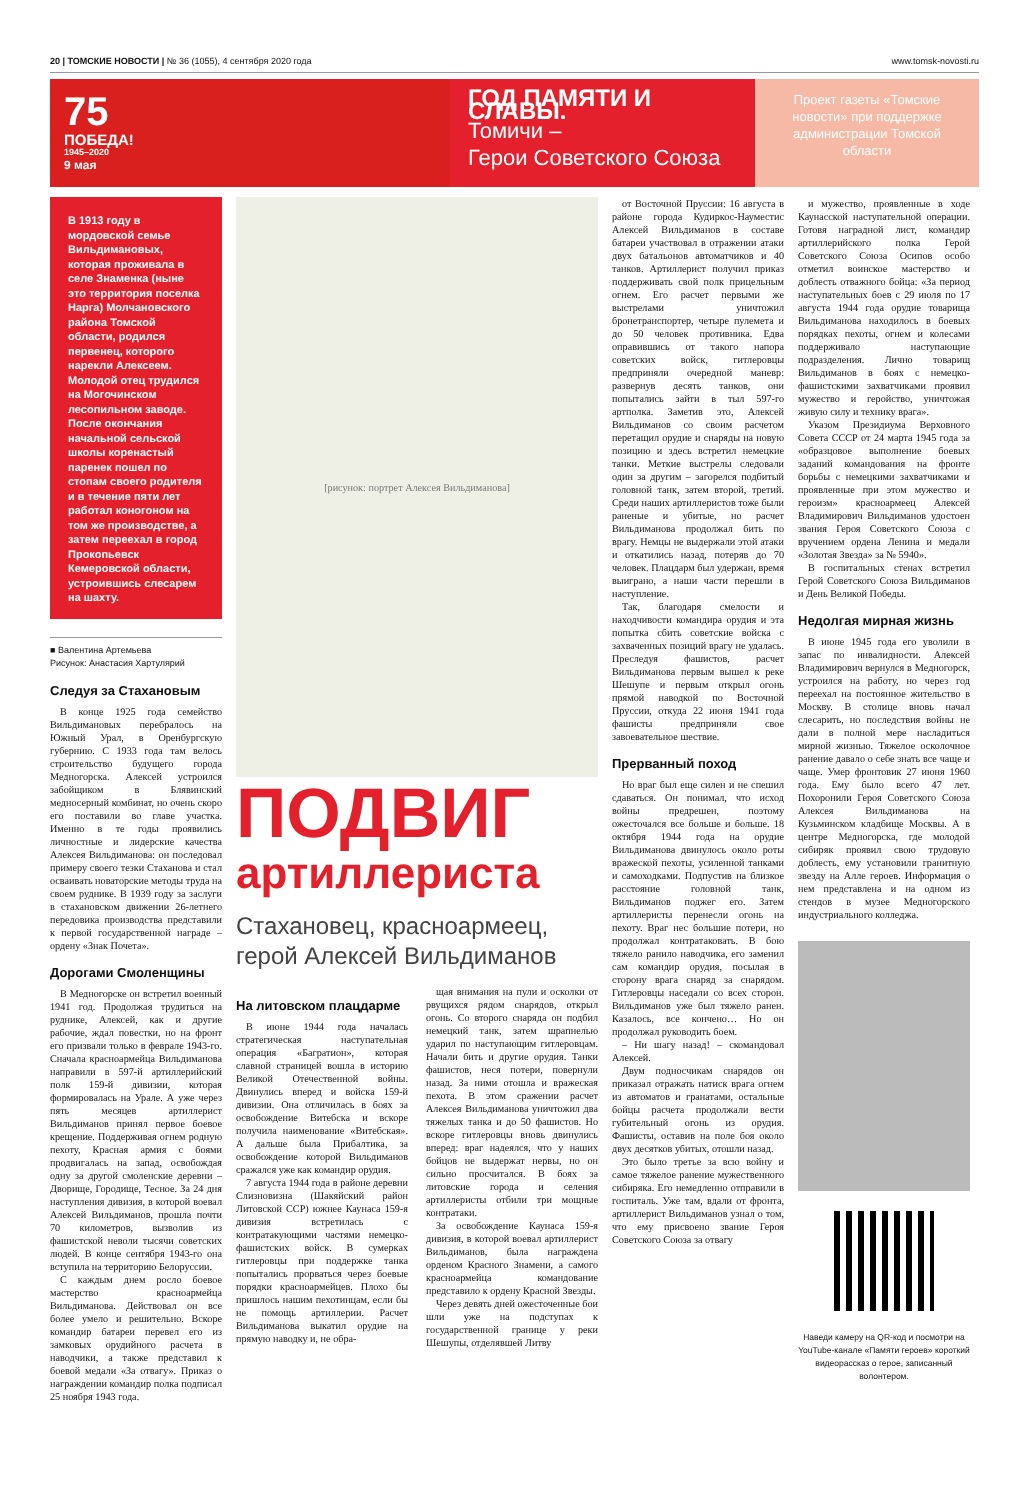20 | ТОМСКИЕ НОВОСТИ | № 36 (1055), 4 сентября 2020 года www.tomsk-novosti.ru
75
ПОБЕДА!
1945–2020
9 мая
ГОД ПАМЯТИ И СЛАВЫ.
Томичи –
Герои Советского Союза
Проект газеты «Томские новости» при поддержке администрации Томской области
В 1913 году в мордовской семье Вильдимановых, которая проживала в селе Знаменка (ныне это территория поселка Нарга) Молчановского района Томской области, родился первенец, которого нарекли Алексеем. Молодой отец трудился на Могочинском лесопильном заводе. После окончания начальной сельской школы коренастый паренек пошел по стопам своего родителя и в течение пяти лет работал коногоном на том же производстве, а затем переехал в город Прокопьевск Кемеровской области, устроившись слесарем на шахту.
■ Валентина Артемьева
Рисунок: Анастасия Хартулярий
Следуя за Стахановым
В конце 1925 года семейство Вильдимановых перебралось на Южный Урал, в Оренбургскую губернию. С 1933 года там велось строительство будущего города Медногорска. Алексей устроился забойщиком в Блявинский медносерный комбинат, но очень скоро его поставили во главе участка. Именно в те годы проявились личностные и лидерские качества Алексея Вильдиманова: он последовал примеру своего тезки Стаханова и стал осваивать новаторские методы труда на своем руднике. В 1939 году за заслуги в стахановском движении 26-летнего передовика производства представили к первой государственной награде – ордену «Знак Почета».
Дорогами Смоленщины
В Медногорске он встретил военный 1941 год. Продолжая трудиться на руднике, Алексей, как и другие рабочие, ждал повестки, но на фронт его призвали только в феврале 1943-го. Сначала красноармейца Вильдиманова направили в 597-й артиллерийский полк 159-й дивизии, которая формировалась на Урале. А уже через пять месяцев артиллерист Вильдиманов принял первое боевое крещение. Поддерживая огнем родную пехоту, Красная армия с боями продвигалась на запад, освобождая одну за другой смоленские деревни – Дворище, Городище, Тесное. За 24 дня наступления дивизия, в которой воевал Алексей Вильдиманов, прошла почти 70 километров, вызволив из фашистской неволи тысячи советских людей. В конце сентября 1943-го она вступила на территорию Белоруссии.
С каждым днем росло боевое мастерство красноармейца Вильдиманова. Действовал он все более умело и решительно. Вскоре командир батареи перевел его из замковых орудийного расчета в наводчики, а также представил к боевой медали «За отвагу». Приказ о награждении командир полка подписал 25 ноября 1943 года.
[рисунок: портрет Алексея Вильдиманова]
ПОДВИГ
артиллериста
Стахановец, красноармеец, герой Алексей Вильдиманов
На литовском плацдарме
В июне 1944 года началась стратегическая наступательная операция «Багратион», которая славной страницей вошла в историю Великой Отечественной войны. Двинулись вперед и войска 159-й дивизии. Она отличилась в боях за освобождение Витебска и вскоре получила наименование «Витебская». А дальше была Прибалтика, за освобождение которой Вильдиманов сражался уже как командир орудия.
7 августа 1944 года в районе деревни Слизновизна (Шакяйский район Литовской ССР) южнее Каунаса 159-я дивизия встретилась с контратакующими частями немецко-фашистских войск. В сумерках гитлеровцы при поддержке танка попытались прорваться через боевые порядки красноармейцев. Плохо бы пришлось нашим пехотинцам, если бы не помощь артиллерии. Расчет Вильдиманова выкатил орудие на прямую наводку и, не обра-
щая внимания на пули и осколки от рвущихся рядом снарядов, открыл огонь. Со второго снаряда он подбил немецкий танк, затем шрапнелью ударил по наступающим гитлеровцам. Начали бить и другие орудия. Танки фашистов, неся потери, повернули назад. За ними отошла и вражеская пехота. В этом сражении расчет Алексея Вильдиманова уничтожил два тяжелых танка и до 50 фашистов. Но вскоре гитлеровцы вновь двинулись вперед: враг надеялся, что у наших бойцов не выдержат нервы, но он сильно просчитался. В боях за литовские города и селения артиллеристы отбили три мощные контратаки.
За освобождение Каунаса 159-я дивизия, в которой воевал артиллерист Вильдиманов, была награждена орденом Красного Знамени, а самого красноармейца командование представило к ордену Красной Звезды.
Через девять дней ожесточенные бои шли уже на подступах к государственной границе у реки Шешупы, отделявшей Литву
от Восточной Пруссии: 16 августа в районе города Кудиркос-Науместис Алексей Вильдиманов в составе батареи участвовал в отражении атаки двух батальонов автоматчиков и 40 танков. Артиллерист получил приказ поддерживать свой полк прицельным огнем. Его расчет первыми же выстрелами уничтожил бронетранспортер, четыре пулемета и до 50 человек противника. Едва оправившись от такого напора советских войск, гитлеровцы предприняли очередной маневр: развернув десять танков, они попытались зайти в тыл 597-го артполка. Заметив это, Алексей Вильдиманов со своим расчетом перетащил орудие и снаряды на новую позицию и здесь встретил немецкие танки. Меткие выстрелы следовали один за другим – загорелся подбитый головной танк, затем второй, третий. Среди наших артиллеристов тоже были раненые и убитые, но расчет Вильдиманова продолжал бить по врагу. Немцы не выдержали этой атаки и откатились назад, потеряв до 70 человек. Плацдарм был удержан, время выиграно, а наши части перешли в наступление.
Так, благодаря смелости и находчивости командира орудия и эта попытка сбить советские войска с захваченных позиций врагу не удалась. Преследуя фашистов, расчет Вильдиманова первым вышел к реке Шешупе и первым открыл огонь прямой наводкой по Восточной Пруссии, откуда 22 июня 1941 года фашисты предприняли свое завоевательное шествие.
Прерванный поход
Но враг был еще силен и не спешил сдаваться. Он понимал, что исход войны предрешен, поэтому ожесточался все больше и больше. 18 октября 1944 года на орудие Вильдиманова двинулось около роты вражеской пехоты, усиленной танками и самоходками. Подпустив на близкое расстояние головной танк, Вильдиманов поджег его. Затем артиллеристы перенесли огонь на пехоту. Враг нес большие потери, но продолжал контратаковать. В бою тяжело ранило наводчика, его заменил сам командир орудия, посылая в сторону врага снаряд за снарядом. Гитлеровцы наседали со всех сторон. Вильдиманов уже был тяжело ранен. Казалось, все кончено… Но он продолжал руководить боем.
– Ни шагу назад! – скомандовал Алексей.
Двум подносчикам снарядов он приказал отражать натиск врага огнем из автоматов и гранатами, остальные бойцы расчета продолжали вести губительный огонь из орудия. Фашисты, оставив на поле боя около двух десятков убитых, отошли назад.
Это было третье за всю войну и самое тяжелое ранение мужественного сибиряка. Его немедленно отправили в госпиталь. Уже там, вдали от фронта, артиллерист Вильдиманов узнал о том, что ему присвоено звание Героя Советского Союза за отвагу
и мужество, проявленные в ходе Каунасской наступательной операции. Готовя наградной лист, командир артиллерийского полка Герой Советского Союза Осипов особо отметил воинское мастерство и доблесть отважного бойца: «За период наступательных боев с 29 июля по 17 августа 1944 года орудие товарища Вильдиманова находилось в боевых порядках пехоты, огнем и колесами поддерживало наступающие подразделения. Лично товарищ Вильдиманов в боях с немецко-фашистскими захватчиками проявил мужество и геройство, уничтожая живую силу и технику врага».
Указом Президиума Верховного Совета СССР от 24 марта 1945 года за «образцовое выполнение боевых заданий командования на фронте борьбы с немецкими захватчиками и проявленные при этом мужество и героизм» красноармеец Алексей Владимирович Вильдиманов удостоен звания Героя Советского Союза с вручением ордена Ленина и медали «Золотая Звезда» за № 5940».
В госпитальных стенах встретил Герой Советского Союза Вильдиманов и День Великой Победы.
Недолгая мирная жизнь
В июне 1945 года его уволили в запас по инвалидности. Алексей Владимирович вернулся в Медногорск, устроился на работу, но через год переехал на постоянное жительство в Москву. В столице вновь начал слесарить, но последствия войны не дали в полной мере насладиться мирной жизнью. Тяжелое осколочное ранение давало о себе знать все чаще и чаще. Умер фронтовик 27 июня 1960 года. Ему было всего 47 лет. Похоронили Героя Советского Союза Алексея Вильдиманова на Кузьминском кладбище Москвы. А в центре Медногорска, где молодой сибиряк проявил свою трудовую доблесть, ему установили гранитную звезду на Алле героев. Информация о нем представлена и на одном из стендов в музее Медногорского индустриального колледжа.
Наведи камеру на QR-код и посмотри на YouTube-канале «Памяти героев» короткий видеорассказ о герое, записанный волонтером.